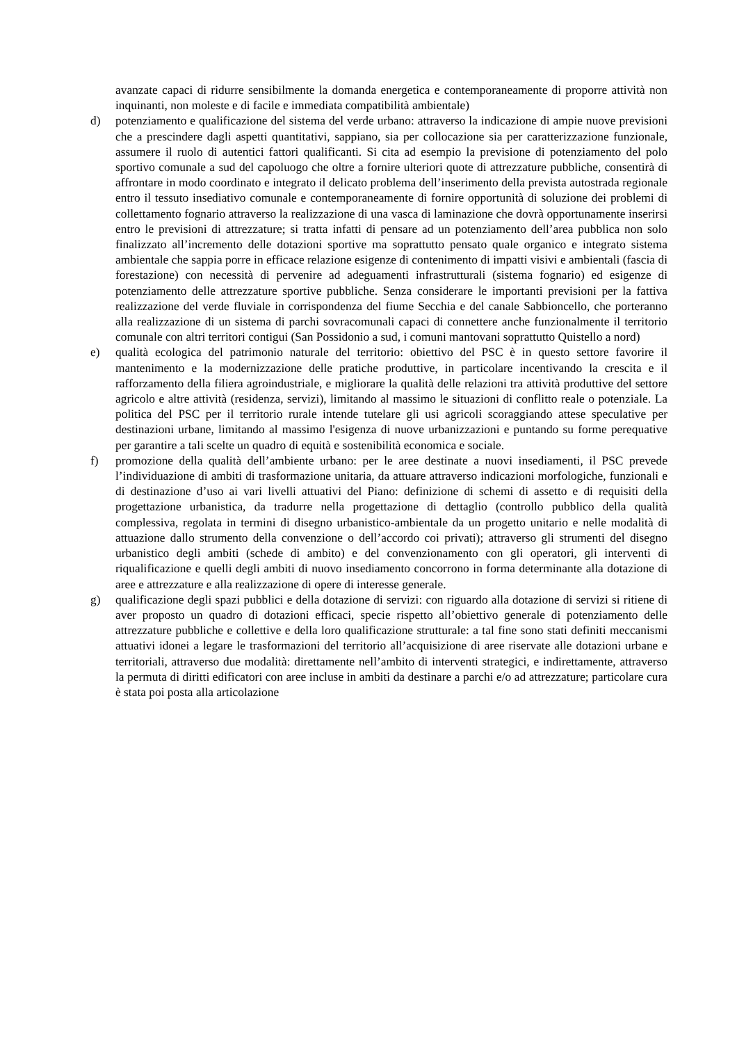avanzate capaci di ridurre sensibilmente la domanda energetica e contemporaneamente di proporre attività non inquinanti, non moleste e di facile e immediata compatibilità ambientale)
d) potenziamento e qualificazione del sistema del verde urbano: attraverso la indicazione di ampie nuove previsioni che a prescindere dagli aspetti quantitativi, sappiano, sia per collocazione sia per caratterizzazione funzionale, assumere il ruolo di autentici fattori qualificanti. Si cita ad esempio la previsione di potenziamento del polo sportivo comunale a sud del capoluogo che oltre a fornire ulteriori quote di attrezzature pubbliche, consentirà di affrontare in modo coordinato e integrato il delicato problema dell’inserimento della prevista autostrada regionale entro il tessuto insediativo comunale e contemporaneamente di fornire opportunità di soluzione dei problemi di collettamento fognario attraverso la realizzazione di una vasca di laminazione che dovrà opportunamente inserirsi entro le previsioni di attrezzature; si tratta infatti di pensare ad un potenziamento dell’area pubblica non solo finalizzato all’incremento delle dotazioni sportive ma soprattutto pensato quale organico e integrato sistema ambientale che sappia porre in efficace relazione esigenze di contenimento di impatti visivi e ambientali (fascia di forestazione) con necessità di pervenire ad adeguamenti infrastrutturali (sistema fognario) ed esigenze di potenziamento delle attrezzature sportive pubbliche. Senza considerare le importanti previsioni per la fattiva realizzazione del verde fluviale in corrispondenza del fiume Secchia e del canale Sabbioncello, che porteranno alla realizzazione di un sistema di parchi sovracomunali capaci di connettere anche funzionalmente il territorio comunale con altri territori contigui (San Possidonio a sud, i comuni mantovani soprattutto Quistello a nord)
e) qualità ecologica del patrimonio naturale del territorio: obiettivo del PSC è in questo settore favorire il mantenimento e la modernizzazione delle pratiche produttive, in particolare incentivando la crescita e il rafforzamento della filiera agroindustriale, e migliorare la qualità delle relazioni tra attività produttive del settore agricolo e altre attività (residenza, servizi), limitando al massimo le situazioni di conflitto reale o potenziale. La politica del PSC per il territorio rurale intende tutelare gli usi agricoli scoraggiando attese speculative per destinazioni urbane, limitando al massimo l'esigenza di nuove urbanizzazioni e puntando su forme perequative per garantire a tali scelte un quadro di equità e sostenibilità economica e sociale.
f) promozione della qualità dell’ambiente urbano: per le aree destinate a nuovi insediamenti, il PSC prevede l’individuazione di ambiti di trasformazione unitaria, da attuare attraverso indicazioni morfologiche, funzionali e di destinazione d’uso ai vari livelli attuativi del Piano: definizione di schemi di assetto e di requisiti della progettazione urbanistica, da tradurre nella progettazione di dettaglio (controllo pubblico della qualità complessiva, regolata in termini di disegno urbanistico-ambientale da un progetto unitario e nelle modalità di attuazione dallo strumento della convenzione o dell’accordo coi privati); attraverso gli strumenti del disegno urbanistico degli ambiti (schede di ambito) e del convenzionamento con gli operatori, gli interventi di riqualificazione e quelli degli ambiti di nuovo insediamento concorrono in forma determinante alla dotazione di aree e attrezzature e alla realizzazione di opere di interesse generale.
g) qualificazione degli spazi pubblici e della dotazione di servizi: con riguardo alla dotazione di servizi si ritiene di aver proposto un quadro di dotazioni efficaci, specie rispetto all’obiettivo generale di potenziamento delle attrezzature pubbliche e collettive e della loro qualificazione strutturale: a tal fine sono stati definiti meccanismi attuativi idonei a legare le trasformazioni del territorio all’acquisizione di aree riservate alle dotazioni urbane e territoriali, attraverso due modalità: direttamente nell’ambito di interventi strategici, e indirettamente, attraverso la permuta di diritti edificatori con aree incluse in ambiti da destinare a parchi e/o ad attrezzature; particolare cura è stata poi posta alla articolazione